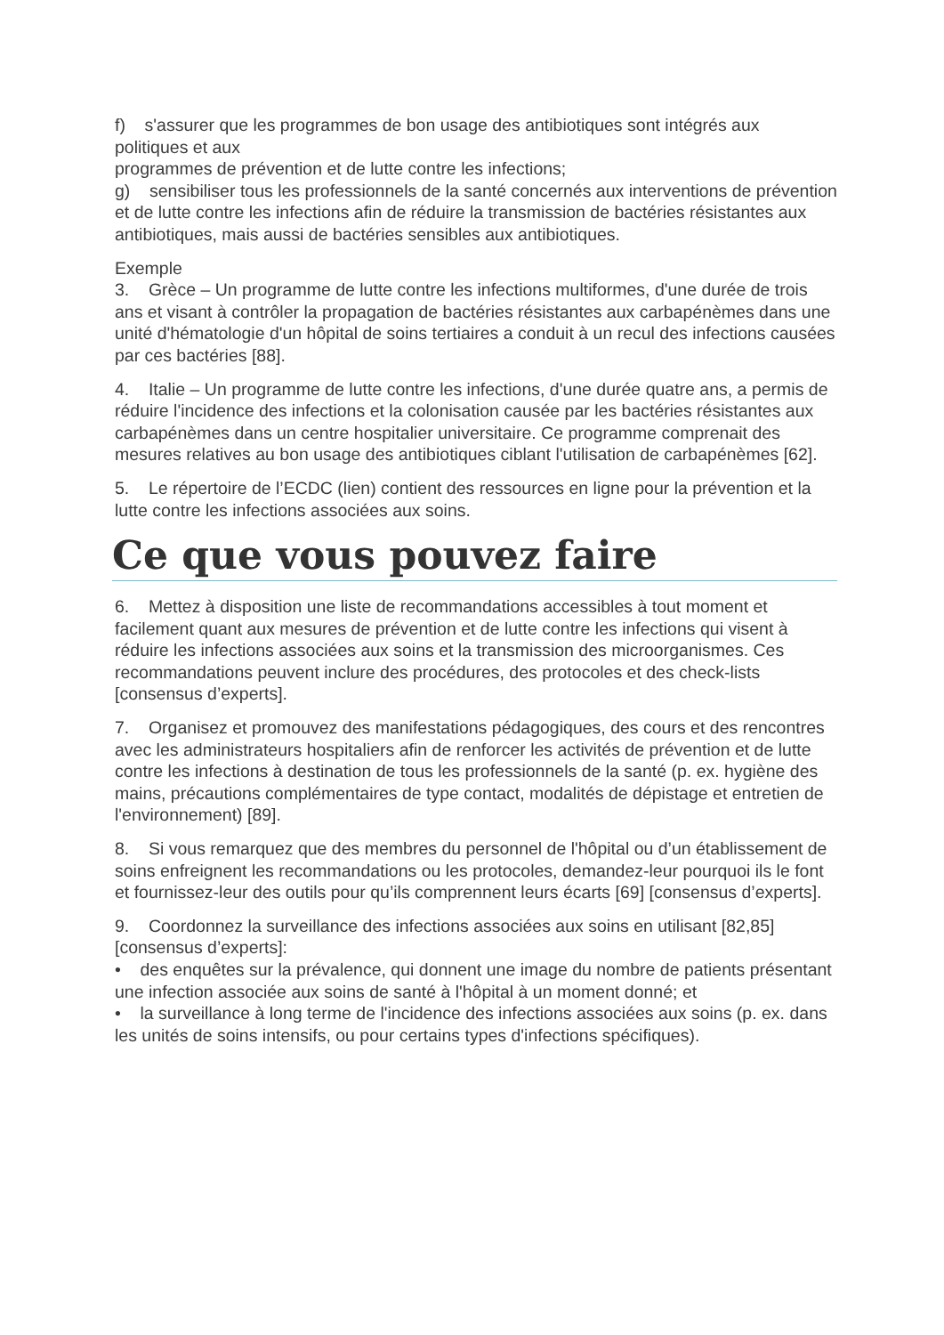f) s'assurer que les programmes de bon usage des antibiotiques sont intégrés aux politiques et aux
programmes de prévention et de lutte contre les infections;
g) sensibiliser tous les professionnels de la santé concernés aux interventions de prévention et de lutte contre les infections afin de réduire la transmission de bactéries résistantes aux antibiotiques, mais aussi de bactéries sensibles aux antibiotiques.
Exemple
3. Grèce – Un programme de lutte contre les infections multiformes, d'une durée de trois ans et visant à contrôler la propagation de bactéries résistantes aux carbapénèmes dans une unité d'hématologie d'un hôpital de soins tertiaires a conduit à un recul des infections causées par ces bactéries [88].
4. Italie – Un programme de lutte contre les infections, d'une durée quatre ans, a permis de réduire l'incidence des infections et la colonisation causée par les bactéries résistantes aux carbapénèmes dans un centre hospitalier universitaire. Ce programme comprenait des mesures relatives au bon usage des antibiotiques ciblant l'utilisation de carbapénèmes [62].
5. Le répertoire de l’ECDC (lien) contient des ressources en ligne pour la prévention et la lutte contre les infections associées aux soins.
Ce que vous pouvez faire
6. Mettez à disposition une liste de recommandations accessibles à tout moment et facilement quant aux mesures de prévention et de lutte contre les infections qui visent à réduire les infections associées aux soins et la transmission des microorganismes. Ces recommandations peuvent inclure des procédures, des protocoles et des check-lists [consensus d’experts].
7. Organisez et promouvez des manifestations pédagogiques, des cours et des rencontres avec les administrateurs hospitaliers afin de renforcer les activités de prévention et de lutte contre les infections à destination de tous les professionnels de la santé (p. ex. hygiène des mains, précautions complémentaires de type contact, modalités de dépistage et entretien de l'environnement) [89].
8. Si vous remarquez que des membres du personnel de l'hôpital ou d’un établissement de soins enfreignent les recommandations ou les protocoles, demandez-leur pourquoi ils le font et fournissez-leur des outils pour qu’ils comprennent leurs écarts [69] [consensus d’experts].
9. Coordonnez la surveillance des infections associées aux soins en utilisant [82,85] [consensus d’experts]:
• des enquêtes sur la prévalence, qui donnent une image du nombre de patients présentant une infection associée aux soins de santé à l'hôpital à un moment donné; et
• la surveillance à long terme de l'incidence des infections associées aux soins (p. ex. dans les unités de soins intensifs, ou pour certains types d'infections spécifiques).